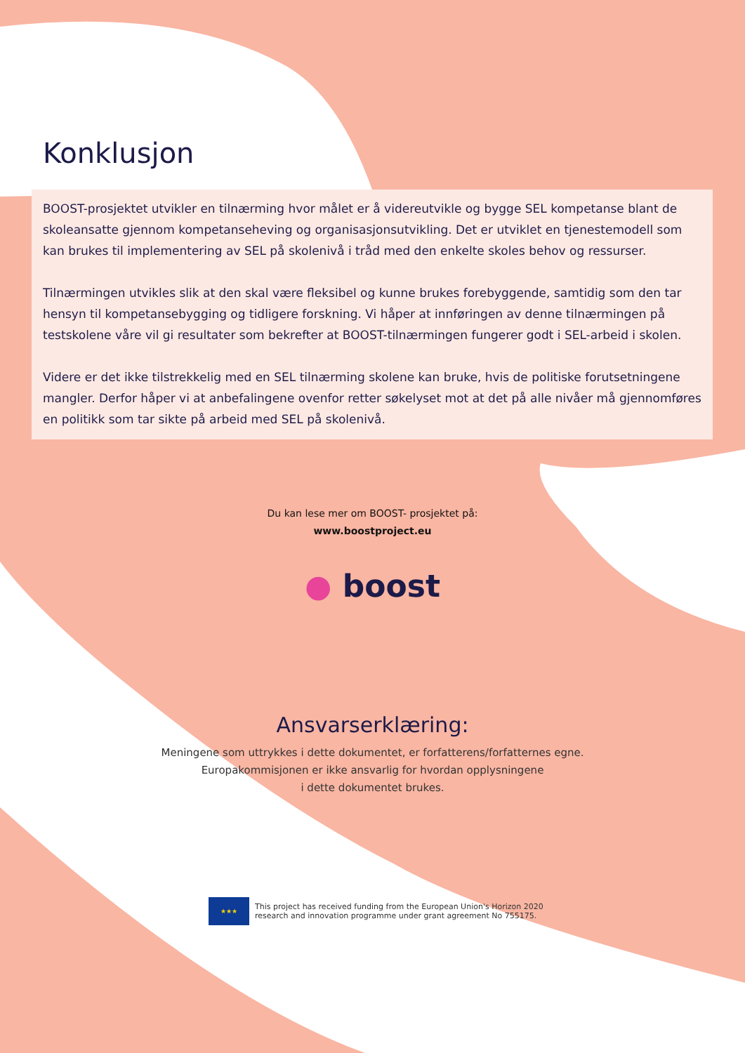Konklusjon
BOOST-prosjektet utvikler en tilnærming hvor målet er å videreutvikle og bygge SEL kompetanse blant de skoleansatte gjennom kompetanseheving og organisasjonsutvikling. Det er utviklet en tjenestemodell som kan brukes til implementering av SEL på skolenivå i tråd med den enkelte skoles behov og ressurser.
Tilnærmingen utvikles slik at den skal være fleksibel og kunne brukes forebyggende, samtidig som den tar hensyn til kompetansebygging og tidligere forskning. Vi håper at innføringen av denne tilnærmingen på testskolene våre vil gi resultater som bekrefter at BOOST-tilnærmingen fungerer godt i SEL-arbeid i skolen.
Videre er det ikke tilstrekkelig med en SEL tilnærming skolene kan bruke, hvis de politiske forutsetningene mangler. Derfor håper vi at anbefalingene ovenfor retter søkelyset mot at det på alle nivåer må gjennomføres en politikk som tar sikte på arbeid med SEL på skolenivå.
Du kan lese mer om BOOST- prosjektet på:
www.boostproject.eu
● boost
Ansvarserklæring:
Meningene som uttrykkes i dette dokumentet, er forfatterens/forfatternes egne.
Europakommisjonen er ikke ansvarlig for hvordan opplysningene
i dette dokumentet brukes.
★★★
This project has received funding from the European Union's Horizon 2020
research and innovation programme under grant agreement No 755175.